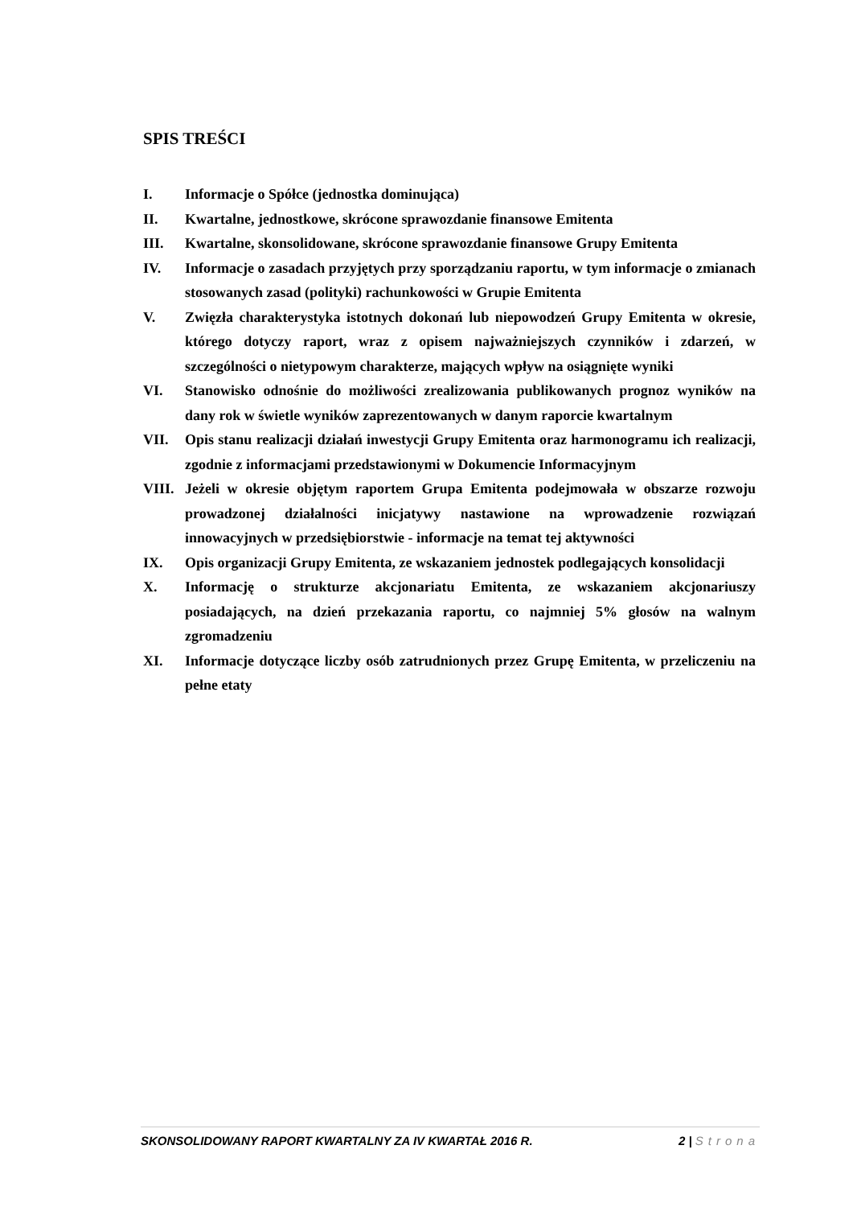SPIS TREŚCI
I. Informacje o Spółce (jednostka dominująca)
II. Kwartalne, jednostkowe, skrócone sprawozdanie finansowe Emitenta
III. Kwartalne, skonsolidowane, skrócone sprawozdanie finansowe Grupy Emitenta
IV. Informacje o zasadach przyjętych przy sporządzaniu raportu, w tym informacje o zmianach stosowanych zasad (polityki) rachunkowości w Grupie Emitenta
V. Zwięzła charakterystyka istotnych dokonań lub niepowodzeń Grupy Emitenta w okresie, którego dotyczy raport, wraz z opisem najważniejszych czynników i zdarzeń, w szczególności o nietypowym charakterze, mających wpływ na osiągnięte wyniki
VI. Stanowisko odnośnie do możliwości zrealizowania publikowanych prognoz wyników na dany rok w świetle wyników zaprezentowanych w danym raporcie kwartalnym
VII. Opis stanu realizacji działań inwestycji Grupy Emitenta oraz harmonogramu ich realizacji, zgodnie z informacjami przedstawionymi w Dokumencie Informacyjnym
VIII. Jeżeli w okresie objętym raportem Grupa Emitenta podejmowała w obszarze rozwoju prowadzonej działalności inicjatywy nastawione na wprowadzenie rozwiązań innowacyjnych w przedsiębiorstwie - informacje na temat tej aktywności
IX. Opis organizacji Grupy Emitenta, ze wskazaniem jednostek podlegających konsolidacji
X. Informację o strukturze akcjonariatu Emitenta, ze wskazaniem akcjonariuszy posiadających, na dzień przekazania raportu, co najmniej 5% głosów na walnym zgromadzeniu
XI. Informacje dotyczące liczby osób zatrudnionych przez Grupę Emitenta, w przeliczeniu na pełne etaty
SKONSOLIDOWANY RAPORT KWARTALNY ZA IV KWARTAŁ 2016 R. 2 | Strona